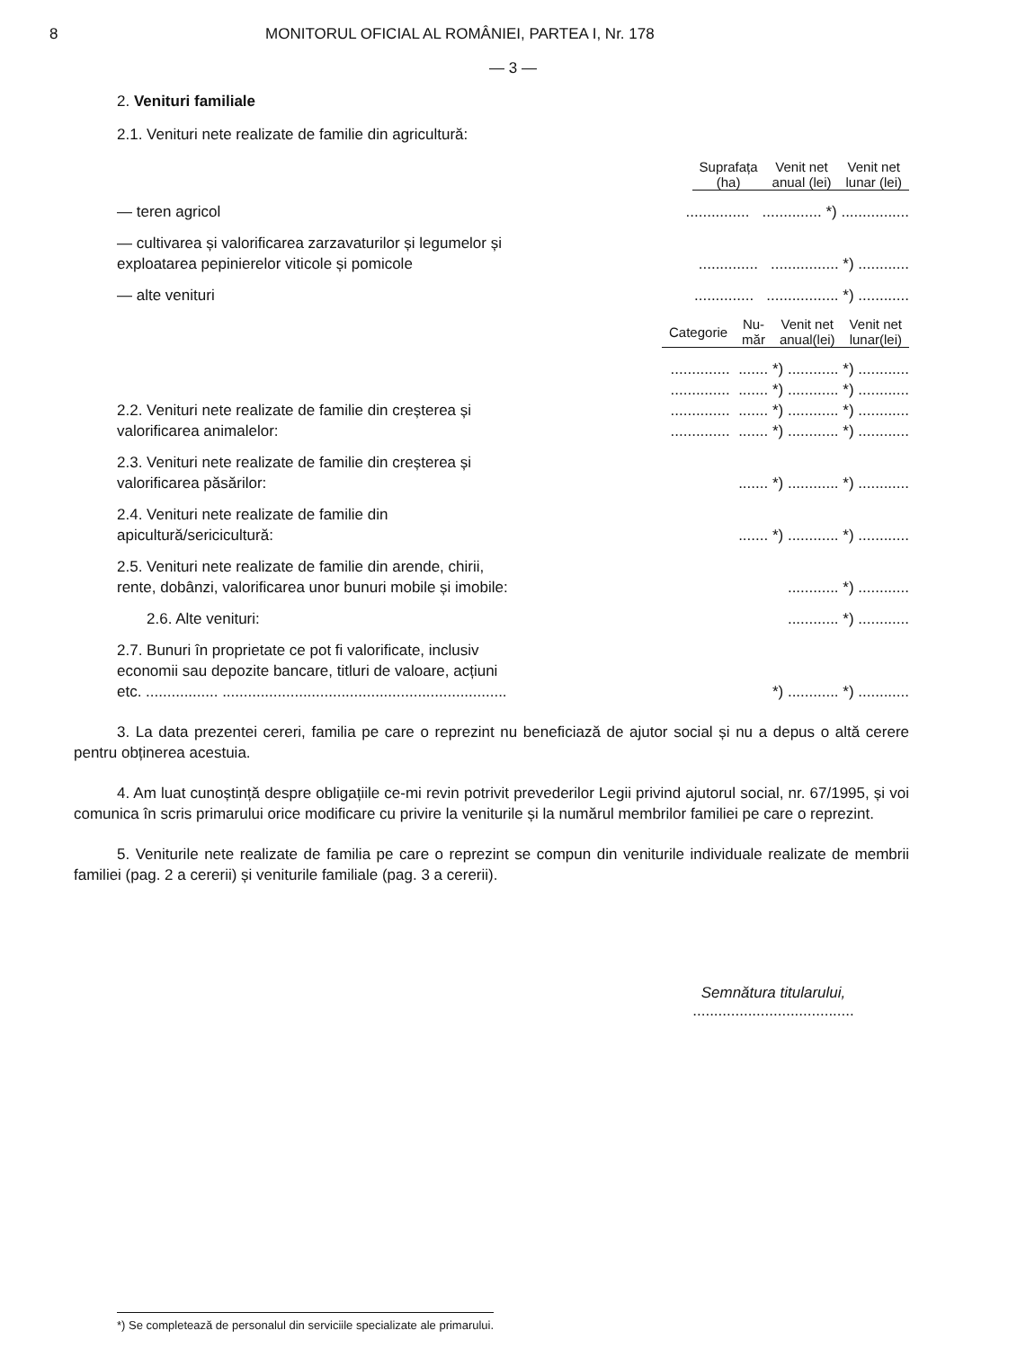8 MONITORUL OFICIAL AL ROMÂNIEI, PARTEA I, Nr. 178
— 3 —
2. Venituri familiale
2.1. Venituri nete realizate de familie din agricultură:
| Suprafața (ha) | Venit net anual (lei) | Venit net lunar (lei) |
| --- | --- | --- |
— teren agricol
............... .............. *) ................
— cultivarea și valorificarea zarzavaturilor și legumelor și exploatarea pepinierelor viticole și pomicole
.............. ................ *) ............
— alte venituri
.............. ................. *) ............
| Categorie | Nu- măr | Venit net anual(lei) | Venit net lunar(lei) |
| --- | --- | --- | --- |
2.2. Venituri nete realizate de familie din creșterea și valorificarea animalelor:
.............. ....... *) ............ *) ............ .............. ....... *) ............ *) ............ .............. ....... *) ............ *) ............ .............. ....... *) ............ *) ............
2.3. Venituri nete realizate de familie din creșterea și valorificarea păsărilor:
....... *) ............ *) ............
2.4. Venituri nete realizate de familie din apicultură/sericicultură:
....... *) ............ *) ............
2.5. Venituri nete realizate de familie din arende, chirii, rente, dobânzi, valorificarea unor bunuri mobile și imobile:
............ *) ............
2.6. Alte venituri:
............ *) ............
2.7. Bunuri în proprietate ce pot fi valorificate, inclusiv economii sau depozite bancare, titluri de valoare, acțiuni etc. ................. ...................................................................
*) ............ *) ............
3. La data prezentei cereri, familia pe care o reprezint nu beneficiază de ajutor social și nu a depus o altă cerere pentru obținerea acestuia.
4. Am luat cunoștință despre obligațiile ce-mi revin potrivit prevederilor Legii privind ajutorul social, nr. 67/1995, și voi comunica în scris primarului orice modificare cu privire la veniturile și la numărul membrilor familiei pe care o reprezint.
5. Veniturile nete realizate de familia pe care o reprezint se compun din veniturile individuale realizate de membrii familiei (pag. 2 a cererii) și veniturile familiale (pag. 3 a cererii).
Semnătura titularului,
......................................
*) Se completează de personalul din serviciile specializate ale primarului.